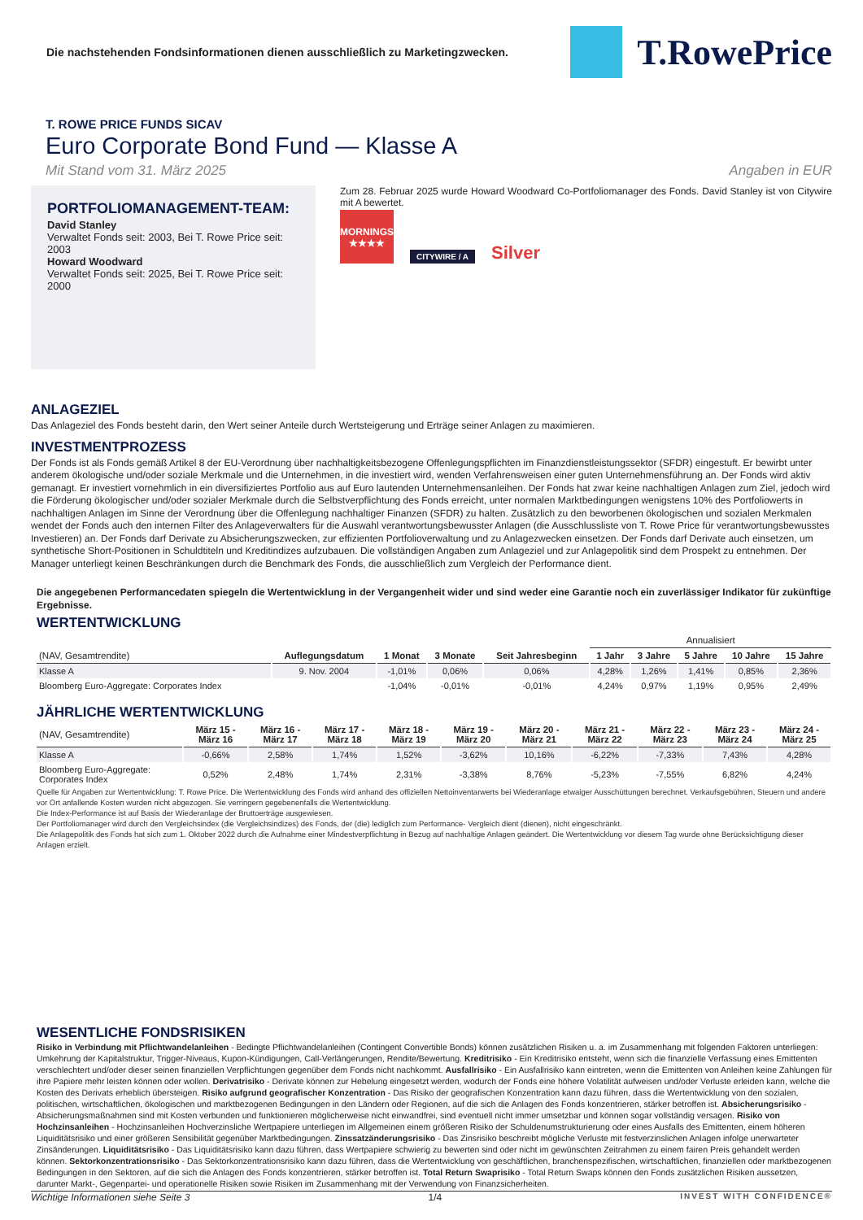Die nachstehenden Fondsinformationen dienen ausschließlich zu Marketingzwecken.
T.RowePrice
T. ROWE PRICE FUNDS SICAV
Euro Corporate Bond Fund — Klasse A
Mit Stand vom 31. März 2025 Angaben in EUR
PORTFOLIOMANAGEMENT-TEAM:
David Stanley
Verwaltet Fonds seit: 2003, Bei T. Rowe Price seit: 2003
Howard Woodward
Verwaltet Fonds seit: 2025, Bei T. Rowe Price seit: 2000
Zum 28. Februar 2025 wurde Howard Woodward Co-Portfoliomanager des Fonds. David Stanley ist von Citywire mit A bewertet.
MORNINGSTAR
★★★★
CITYWIRE / A Silver
ANLAGEZIEL
Das Anlageziel des Fonds besteht darin, den Wert seiner Anteile durch Wertsteigerung und Erträge seiner Anlagen zu maximieren.
INVESTMENTPROZESS
Der Fonds ist als Fonds gemäß Artikel 8 der EU-Verordnung über nachhaltigkeitsbezogene Offenlegungspflichten im Finanzdienstleistungssektor (SFDR) eingestuft. Er bewirbt unter anderem ökologische und/oder soziale Merkmale und die Unternehmen, in die investiert wird, wenden Verfahrensweisen einer guten Unternehmensführung an. Der Fonds wird aktiv gemanagt. Er investiert vornehmlich in ein diversifiziertes Portfolio aus auf Euro lautenden Unternehmensanleihen. Der Fonds hat zwar keine nachhaltigen Anlagen zum Ziel, jedoch wird die Förderung ökologischer und/oder sozialer Merkmale durch die Selbstverpflichtung des Fonds erreicht, unter normalen Marktbedingungen wenigstens 10% des Portfoliowerts in nachhaltigen Anlagen im Sinne der Verordnung über die Offenlegung nachhaltiger Finanzen (SFDR) zu halten. Zusätzlich zu den beworbenen ökologischen und sozialen Merkmalen wendet der Fonds auch den internen Filter des Anlageverwalters für die Auswahl verantwortungsbewusster Anlagen (die Ausschlussliste von T. Rowe Price für verantwortungsbewusstes Investieren) an. Der Fonds darf Derivate zu Absicherungszwecken, zur effizienten Portfolioverwaltung und zu Anlagezwecken einsetzen. Der Fonds darf Derivate auch einsetzen, um synthetische Short-Positionen in Schuldtiteln und Kreditindizes aufzubauen. Die vollständigen Angaben zum Anlageziel und zur Anlagepolitik sind dem Prospekt zu entnehmen. Der Manager unterliegt keinen Beschränkungen durch die Benchmark des Fonds, die ausschließlich zum Vergleich der Performance dient.
Die angegebenen Performancedaten spiegeln die Wertentwicklung in der Vergangenheit wider und sind weder eine Garantie noch ein zuverlässiger Indikator für zukünftige Ergebnisse.
WERTENTWICKLUNG
| | | | | | Annualisiert | | | | |
| --- | --- | --- | --- | --- | --- | --- | --- | --- | --- |
| (NAV, Gesamtrendite) | Auflegungsdatum | 1 Monat | 3 Monate | Seit Jahresbeginn | 1 Jahr | 3 Jahre | 5 Jahre | 10 Jahre | 15 Jahre |
| Klasse A | 9. Nov. 2004 | -1,01% | 0,06% | 0,06% | 4,28% | 1,26% | 1,41% | 0,85% | 2,36% |
| Bloomberg Euro-Aggregate: Corporates Index | | -1,04% | -0,01% | -0,01% | 4,24% | 0,97% | 1,19% | 0,95% | 2,49% |
JÄHRLICHE WERTENTWICKLUNG
| (NAV, Gesamtrendite) | März 15 - März 16 | März 16 - März 17 | März 17 - März 18 | März 18 - März 19 | März 19 - März 20 | März 20 - März 21 | März 21 - März 22 | März 22 - März 23 | März 23 - März 24 | März 24 - März 25 |
| --- | --- | --- | --- | --- | --- | --- | --- | --- | --- | --- |
| Klasse A | -0,66% | 2,58% | 1,74% | 1,52% | -3,62% | 10,16% | -6,22% | -7,33% | 7,43% | 4,28% |
| Bloomberg Euro-Aggregate: Corporates Index | 0,52% | 2,48% | 1,74% | 2,31% | -3,38% | 8,76% | -5,23% | -7,55% | 6,82% | 4,24% |
Quelle für Angaben zur Wertentwicklung: T. Rowe Price. Die Wertentwicklung des Fonds wird anhand des offiziellen Nettoinventarwerts bei Wiederanlage etwaiger Ausschüttungen berechnet. Verkaufsgebühren, Steuern und andere vor Ort anfallende Kosten wurden nicht abgezogen. Sie verringern gegebenenfalls die Wertentwicklung.
Die Index-Performance ist auf Basis der Wiederanlage der Bruttoerträge ausgewiesen.
Der Portfoliomanager wird durch den Vergleichsindex (die Vergleichsindizes) des Fonds, der (die) lediglich zum Performance- Vergleich dient (dienen), nicht eingeschränkt.
Die Anlagepolitik des Fonds hat sich zum 1. Oktober 2022 durch die Aufnahme einer Mindestverpflichtung in Bezug auf nachhaltige Anlagen geändert. Die Wertentwicklung vor diesem Tag wurde ohne Berücksichtigung dieser Anlagen erzielt.
WESENTLICHE FONDSRISIKEN
Risiko in Verbindung mit Pflichtwandelanleihen - Bedingte Pflichtwandelanleihen (Contingent Convertible Bonds) können zusätzlichen Risiken u. a. im Zusammenhang mit folgenden Faktoren unterliegen: Umkehrung der Kapitalstruktur, Trigger-Niveaus, Kupon-Kündigungen, Call-Verlängerungen, Rendite/Bewertung. Kreditrisiko - Ein Kreditrisiko entsteht, wenn sich die finanzielle Verfassung eines Emittenten verschlechtert und/oder dieser seinen finanziellen Verpflichtungen gegenüber dem Fonds nicht nachkommt. Ausfallrisiko - Ein Ausfallrisiko kann eintreten, wenn die Emittenten von Anleihen keine Zahlungen für ihre Papiere mehr leisten können oder wollen. Derivatrisiko - Derivate können zur Hebelung eingesetzt werden, wodurch der Fonds eine höhere Volatilität aufweisen und/oder Verluste erleiden kann, welche die Kosten des Derivats erheblich übersteigen. Risiko aufgrund geografischer Konzentration - Das Risiko der geografischen Konzentration kann dazu führen, dass die Wertentwicklung von den sozialen, politischen, wirtschaftlichen, ökologischen und marktbezogenen Bedingungen in den Ländern oder Regionen, auf die sich die Anlagen des Fonds konzentrieren, stärker betroffen ist. Absicherungsrisiko - Absicherungsmaßnahmen sind mit Kosten verbunden und funktionieren möglicherweise nicht einwandfrei, sind eventuell nicht immer umsetzbar und können sogar vollständig versagen. Risiko von Hochzinsanleihen - Hochzinsanleihen Hochverzinsliche Wertpapiere unterliegen im Allgemeinen einem größeren Risiko der Schuldenumstrukturierung oder eines Ausfalls des Emittenten, einem höheren Liquiditätsrisiko und einer größeren Sensibilität gegenüber Marktbedingungen. Zinssatzänderungsrisiko - Das Zinsrisiko beschreibt mögliche Verluste mit festverzinslichen Anlagen infolge unerwarteter Zinsänderungen. Liquiditätsrisiko - Das Liquiditätsrisiko kann dazu führen, dass Wertpapiere schwierig zu bewerten sind oder nicht im gewünschten Zeitrahmen zu einem fairen Preis gehandelt werden können. Sektorkonzentrationsrisiko - Das Sektorkonzentrationsrisiko kann dazu führen, dass die Wertentwicklung von geschäftlichen, branchenspezifischen, wirtschaftlichen, finanziellen oder marktbezogenen Bedingungen in den Sektoren, auf die sich die Anlagen des Fonds konzentrieren, stärker betroffen ist. Total Return Swaprisiko - Total Return Swaps können den Fonds zusätzlichen Risiken aussetzen, darunter Markt-, Gegenpartei- und operationelle Risiken sowie Risiken im Zusammenhang mit der Verwendung von Finanzsicherheiten.
Wichtige Informationen siehe Seite 3 1/4 INVEST WITH CONFIDENCE®